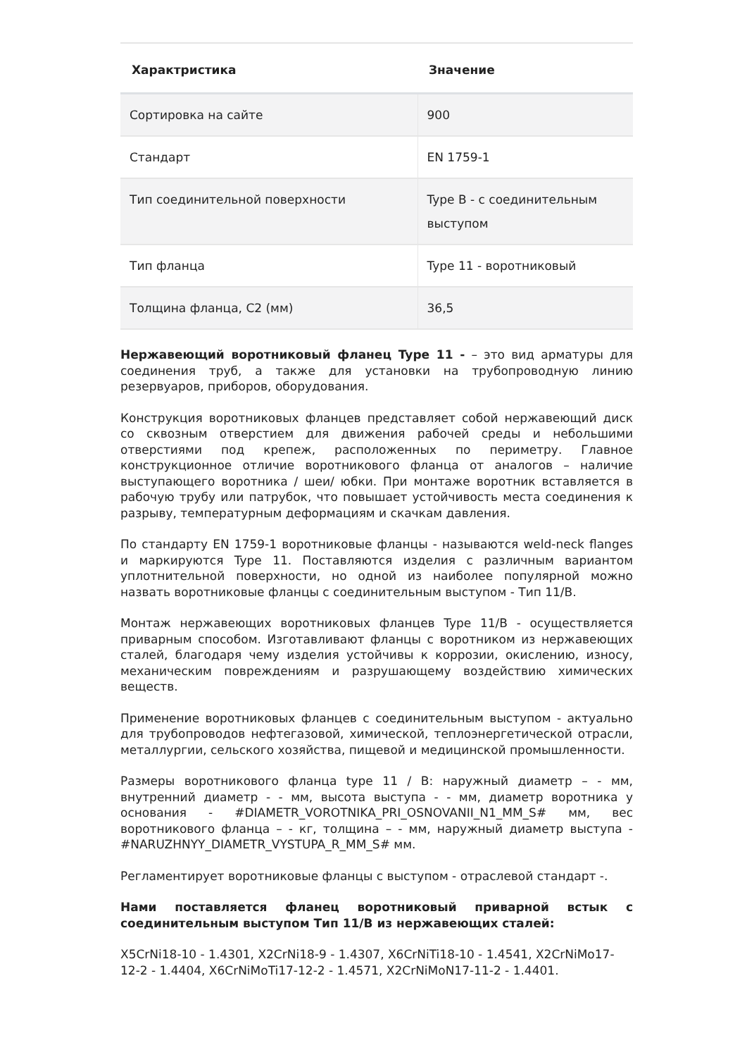| Характристика | Значение |
| --- | --- |
| Сортировка на сайте | 900 |
| Стандарт | EN 1759-1 |
| Тип соединительной поверхности | Type B - с соединительным выступом |
| Тип фланца | Type 11 - воротниковый |
| Толщина фланца, C2 (мм) | 36,5 |
Нержавеющий воротниковый фланец Type 11 - – это вид арматуры для соединения труб, а также для установки на трубопроводную линию резервуаров, приборов, оборудования.
Конструкция воротниковых фланцев представляет собой нержавеющий диск со сквозным отверстием для движения рабочей среды и небольшими отверстиями под крепеж, расположенных по периметру. Главное конструкционное отличие воротникового фланца от аналогов – наличие выступающего воротника / шеи/ юбки. При монтаже воротник вставляется в рабочую трубу или патрубок, что повышает устойчивость места соединения к разрыву, температурным деформациям и скачкам давления.
По стандарту EN 1759-1 воротниковые фланцы - называются weld-neck flanges и маркируются Type 11. Поставляются изделия с различным вариантом уплотнительной поверхности, но одной из наиболее популярной можно назвать воротниковые фланцы с соединительным выступом - Тип 11/B.
Монтаж нержавеющих воротниковых фланцев Type 11/B - осуществляется приварным способом. Изготавливают фланцы с воротником из нержавеющих сталей, благодаря чему изделия устойчивы к коррозии, окислению, износу, механическим повреждениям и разрушающему воздействию химических веществ.
Применение воротниковых фланцев с соединительным выступом - актуально для трубопроводов нефтегазовой, химической, теплоэнергетической отрасли, металлургии, сельского хозяйства, пищевой и медицинской промышленности.
Размеры воротникового фланца type 11 / B: наружный диаметр – - мм, внутренний диаметр - - мм, высота выступа - - мм, диаметр воротника у основания - #DIAMETR_VOROTNIKA_PRI_OSNOVANII_N1_MM_S# мм, вес воротникового фланца – - кг, толщина – - мм, наружный диаметр выступа - #NARUZHNYY_DIAMETR_VYSTUPA_R_MM_S# мм.
Регламентирует воротниковые фланцы с выступом - отраслевой стандарт -.
Нами поставляется фланец воротниковый приварной встык с соединительным выступом Тип 11/В из нержавеющих сталей:
X5CrNi18-10 - 1.4301, X2CrNi18-9 - 1.4307, X6CrNiTi18-10 - 1.4541, X2CrNiMo17-12-2 - 1.4404, X6CrNiMoTi17-12-2 - 1.4571, X2CrNiMoN17-11-2 - 1.4401.